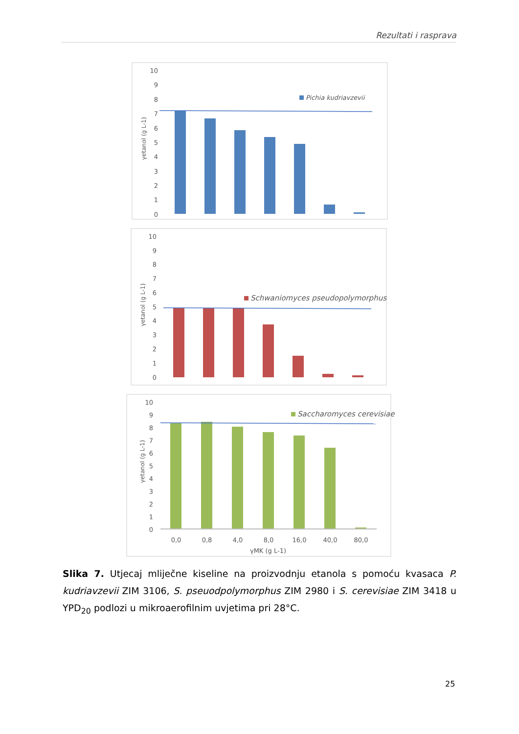Rezultati i rasprava
10
9
8
7
6
5
4
3
2
1
0
γetanol (g L-1)
Pichia kudriavzevii
10
9
8
7
6
5
4
3
2
1
0
γetanol (g L-1)
Schwaniomyces pseudopolymorphus
10
9
8
7
6
5
4
3
2
1
0
γetanol (g L-1)
Saccharomyces cerevisiae..
0,0
0,8
4,0
8,0
16,0
40,0
80,0
γMK (g L-1)
Slika 7. Utjecaj mliječne kiseline na proizvodnju etanola s pomoću kvasaca P. kudriavzevii ZIM 3106, S. pseuodpolymorphus ZIM 2980 i S. cerevisiae ZIM 3418 u YPD<sub>20</sub> podlozi u mikroaerofilnim uvjetima pri 28°C.
25